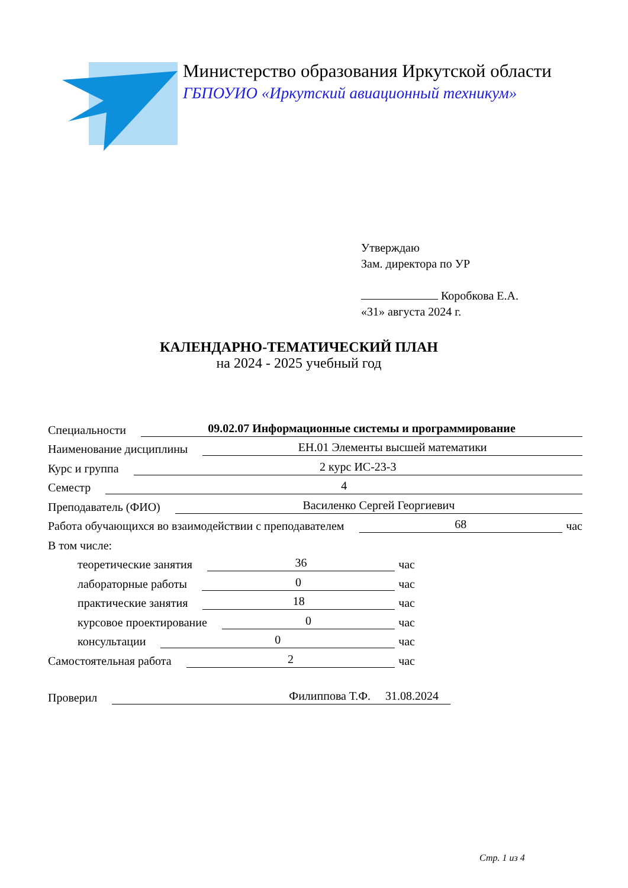Министерство образования Иркутской области
ГБПОУИО «Иркутский авиационный техникум»
Утверждаю
Зам. директора по УР
Коробкова Е.А.
«31» августа 2024 г.
КАЛЕНДАРНО-ТЕМАТИЧЕСКИЙ ПЛАН
на 2024 - 2025 учебный год
Специальности 09.02.07 Информационные системы и программирование
Наименование дисциплины ЕН.01 Элементы высшей математики
Курс и группа 2 курс ИС-23-3
Семестр 4
Преподаватель (ФИО) Василенко Сергей Георгиевич
Работа обучающихся во взаимодействии с преподавателем 68 час
В том числе:
теоретические занятия 36 час
лабораторные работы 0 час
практические занятия 18 час
курсовое проектирование 0 час
консультации 0 час
Самостоятельная работа 2 час
Проверил Филиппова Т.Ф. 31.08.2024
Стр. 1 из 4